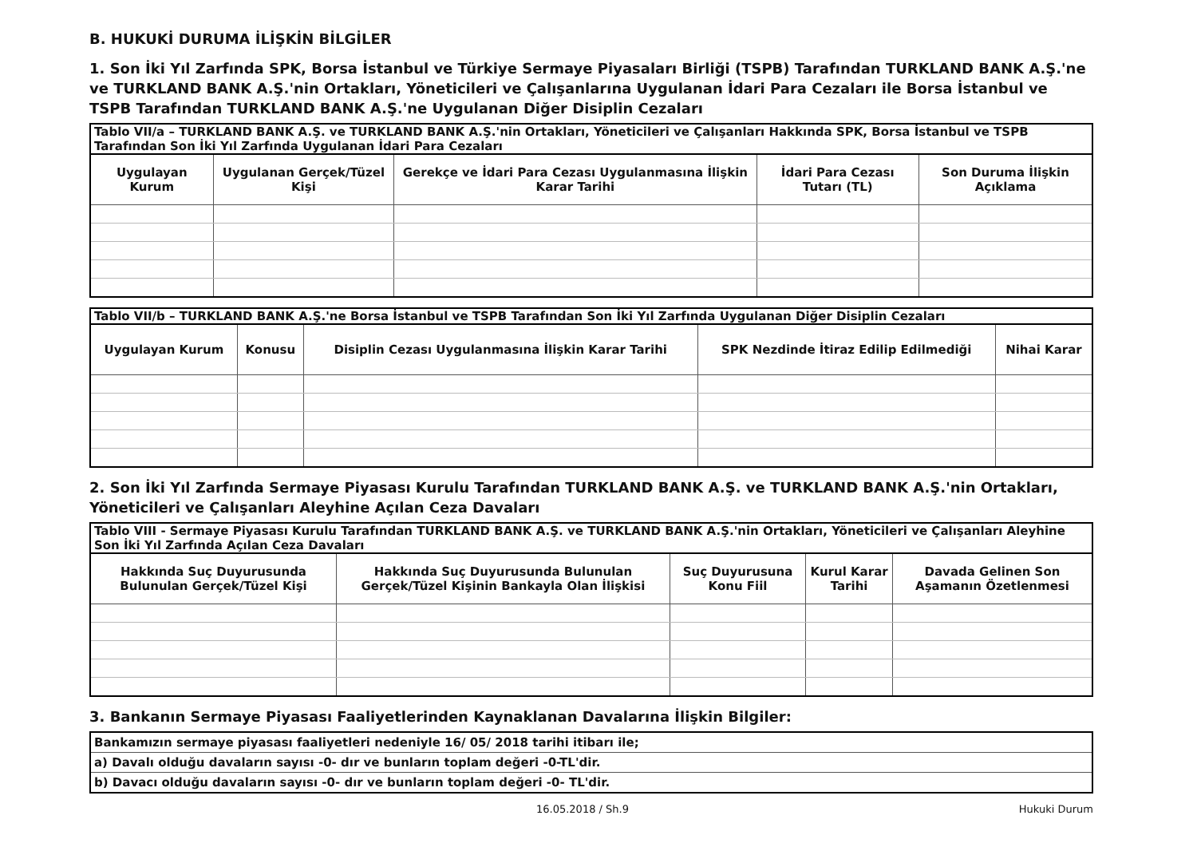B. HUKUKİ DURUMA İLİŞKİN BİLGİLER
1. Son İki Yıl Zarfında SPK, Borsa İstanbul ve Türkiye Sermaye Piyasaları Birliği (TSPB) Tarafından TURKLAND BANK A.Ş.'ne ve TURKLAND BANK A.Ş.'nin Ortakları, Yöneticileri ve Çalışanlarına Uygulanan İdari Para Cezaları ile Borsa İstanbul ve TSPB Tarafından TURKLAND BANK A.Ş.'ne Uygulanan Diğer Disiplin Cezaları
| Tablo VII/a – TURKLAND BANK A.Ş. ve TURKLAND BANK A.Ş.'nin Ortakları, Yöneticileri ve Çalışanları Hakkında SPK, Borsa İstanbul ve TSPB Tarafından Son İki Yıl Zarfında Uygulanan İdari Para Cezaları | | | | |
| Uygulayan Kurum | Uygulanan Gerçek/Tüzel Kişi | Gerekçe ve İdari Para Cezası Uygulanmasına İlişkin Karar Tarihi | İdari Para Cezası Tutarı (TL) | Son Duruma İlişkin Açıklama |
| Tablo VII/b – TURKLAND BANK A.Ş.'ne Borsa İstanbul ve TSPB Tarafından Son İki Yıl Zarfında Uygulanan Diğer Disiplin Cezaları | | | | |
| Uygulayan Kurum | Konusu | Disiplin Cezası Uygulanmasına İlişkin Karar Tarihi | SPK Nezdinde İtiraz Edilip Edilmediği | Nihai Karar |
2. Son İki Yıl Zarfında Sermaye Piyasası Kurulu Tarafından TURKLAND BANK A.Ş. ve TURKLAND BANK A.Ş.'nin Ortakları, Yöneticileri ve Çalışanları Aleyhine Açılan Ceza Davaları
| Tablo VIII - Sermaye Piyasası Kurulu Tarafından TURKLAND BANK A.Ş. ve TURKLAND BANK A.Ş.'nin Ortakları, Yöneticileri ve Çalışanları Aleyhine Son İki Yıl Zarfında Açılan Ceza Davaları | | | | |
| Hakkında Suç Duyurusunda Bulunulan Gerçek/Tüzel Kişi | Hakkında Suç Duyurusunda Bulunulan Gerçek/Tüzel Kişinin Bankayla Olan İlişkisi | Suç Duyurusuna Konu Fiil | Kurul Karar Tarihi | Davada Gelinen Son Aşamanın Özetlenmesi |
3. Bankanın Sermaye Piyasası Faaliyetlerinden Kaynaklanan Davalarına İlişkin Bilgiler:
| Bankamızın sermaye piyasası faaliyetleri nedeniyle 16/ 05/ 2018 tarihi itibarı ile; |
| a) Davalı olduğu davaların sayısı -0- dır ve bunların toplam değeri -0-TL'dir. |
| b) Davacı olduğu davaların sayısı -0- dır ve bunların toplam değeri -0- TL'dir. |
16.05.2018 / Sh.9 Hukuki Durum